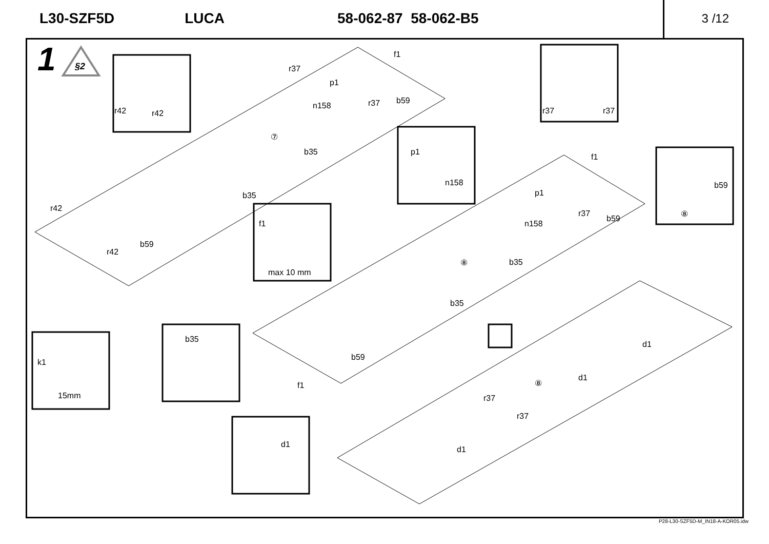L30-SZF5D LUCA 58-062-87 58-062-B5 3 /12
1
§2
r37
f1
p1
n158 r37 b59
⑦
b35
b35
r42
b59
r42
r42 r42 r37 r37
p1
n158
f1
b59
⑧
p1
n158
r37
b59
f1
max 10 mm
⑧ b35
b35
b35
b59
k1
15mm
f1
d1
d1
⑧
r37
r37
d1
d1
P28-L30-SZF5D-M_IN18-A-KOR05.idw